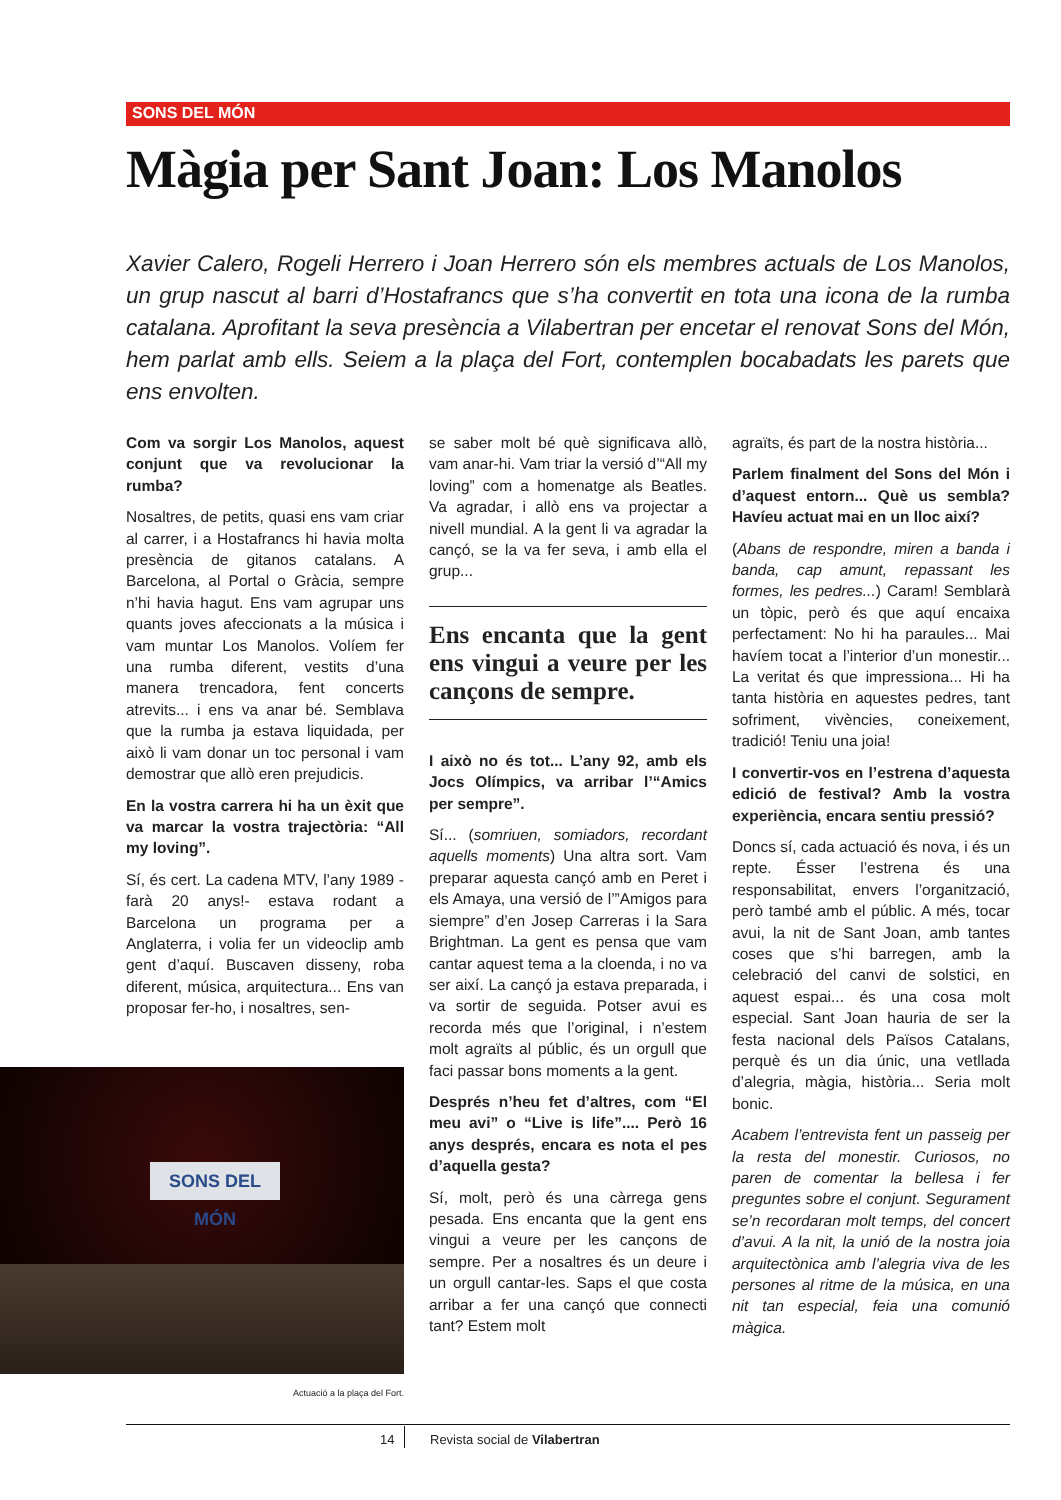SONS DEL MÓN
Màgia per Sant Joan: Los Manolos
Xavier Calero, Rogeli Herrero i Joan Herrero són els membres actuals de Los Manolos, un grup nascut al barri d’Hostafrancs que s’ha convertit en tota una icona de la rumba catalana. Aprofitant la seva presència a Vilabertran per encetar el renovat Sons del Món, hem parlat amb ells. Seiem a la plaça del Fort, contemplen bocabadats les parets que ens envolten.
Com va sorgir Los Manolos, aquest conjunt que va revolucionar la rumba?
Nosaltres, de petits, quasi ens vam criar al carrer, i a Hostafrancs hi havia molta presència de gitanos catalans. A Barcelona, al Portal o Gràcia, sempre n’hi havia hagut. Ens vam agrupar uns quants joves afeccionats a la música i vam muntar Los Manolos. Volíem fer una rumba diferent, vestits d’una manera trencadora, fent concerts atrevits... i ens va anar bé. Semblava que la rumba ja estava liquidada, per això li vam donar un toc personal i vam demostrar que allò eren prejudicis.
En la vostra carrera hi ha un èxit que va marcar la vostra trajectòria: “All my loving”.
Sí, és cert. La cadena MTV, l’any 1989 -farà 20 anys!- estava rodant a Barcelona un programa per a Anglaterra, i volia fer un videoclip amb gent d’aquí. Buscaven disseny, roba diferent, música, arquitectura... Ens van proposar fer-ho, i nosaltres, sen-
se saber molt bé què significava allò, vam anar-hi. Vam triar la versió d’“All my loving” com a homenatge als Beatles. Va agradar, i allò ens va projectar a nivell mundial. A la gent li va agradar la cançó, se la va fer seva, i amb ella el grup...
Ens encanta que la gent ens vingui a veure per les cançons de sempre.
I això no és tot... L’any 92, amb els Jocs Olímpics, va arribar l’“Amics per sempre”.
Sí... (somriuen, somiadors, recordant aquells moments) Una altra sort. Vam preparar aquesta cançó amb en Peret i els Amaya, una versió de l’”Amigos para siempre” d’en Josep Carreras i la Sara Brightman. La gent es pensa que vam cantar aquest tema a la cloenda, i no va ser així. La cançó ja estava preparada, i va sortir de seguida. Potser avui es recorda més que l’original, i n’estem molt agraïts al públic, és un orgull que faci passar bons moments a la gent.
Després n’heu fet d’altres, com “El meu avi” o “Live is life”.... Però 16 anys després, encara es nota el pes d’aquella gesta?
Sí, molt, però és una càrrega gens pesada. Ens encanta que la gent ens vingui a veure per les cançons de sempre. Per a nosaltres és un deure i un orgull cantar-les. Saps el que costa arribar a fer una cançó que connecti tant? Estem molt
agraïts, és part de la nostra història...
Parlem finalment del Sons del Món i d’aquest entorn... Què us sembla? Havíeu actuat mai en un lloc així?
(Abans de respondre, miren a banda i banda, cap amunt, repassant les formes, les pedres...) Caram! Semblarà un tòpic, però és que aquí encaixa perfectament: No hi ha paraules... Mai havíem tocat a l’interior d’un monestir... La veritat és que impressiona... Hi ha tanta història en aquestes pedres, tant sofriment, vivències, coneixement, tradició! Teniu una joia!
I convertir-vos en l’estrena d’aquesta edició de festival? Amb la vostra experiència, encara sentiu pressió?
Doncs sí, cada actuació és nova, i és un repte. Ésser l’estrena és una responsabilitat, envers l’organització, però també amb el públic. A més, tocar avui, la nit de Sant Joan, amb tantes coses que s’hi barregen, amb la celebració del canvi de solstici, en aquest espai... és una cosa molt especial. Sant Joan hauria de ser la festa nacional dels Països Catalans, perquè és un dia únic, una vetllada d’alegria, màgia, història... Seria molt bonic.
Acabem l’entrevista fent un passeig per la resta del monestir. Curiosos, no paren de comentar la bellesa i fer preguntes sobre el conjunt. Segurament se’n recordaran molt temps, del concert d’avui. A la nit, la unió de la nostra joia arquitectònica amb l’alegria viva de les persones al ritme de la música, en una nit tan especial, feia una comunió màgica.
SONS DEL MÓN
Actuació a la plaça del Fort.
14 Revista social de Vilabertran